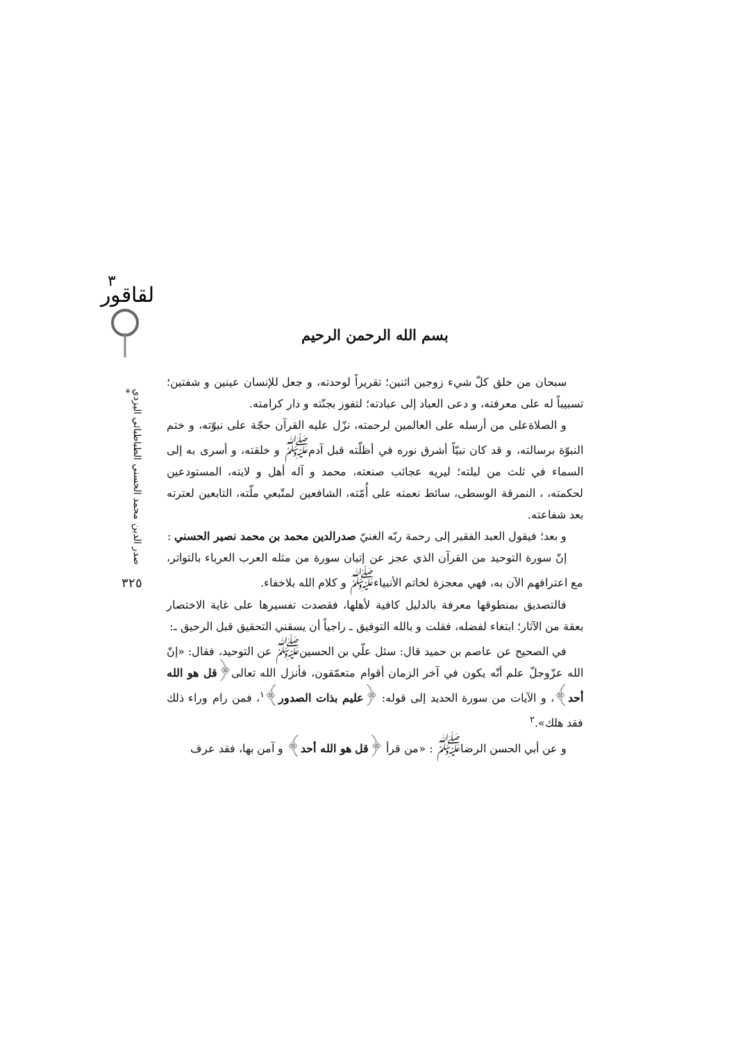ﻟﻘﺎﻗﻮﺭ
٣
صدر الدين محمد الحسني الطباطبائي اليزدي *
٣٢٥
بسم الله الرحمن الرحيم
سبحان من خلق كلّ شيء زوجين اثنين؛ تقريراً لوحدته، و جعل للإنسان عينين و شفتين؛ تسبيباً له على معرفته، و دعى العباد إلى عبادته؛ لتفوز بجنّته و دار كرامته.
و الصلاةعلى من أرسله على العالمين لرحمته، نزّل عليه القرآن حجّة على نبوّته، و ختم النبوّة برسالته، و قد كان نبيّاً أشرق نوره في أظلّته قبل آدم<sup>ﷺ</sup> و خلقته، و أسرى به إلى السماء في ثلث من ليلته؛ ليريه عجائب صنعته، محمد و آله أهل و لايته، المستودعين لحكمته، ، النمرقة الوسطى، سائط نعمته على أُمّته، الشافعين لمتّبعي ملّته، التابعين لعترته بعد شفاعته.
و بعد؛ فيقول العبد الفقير إلى رحمة ربّه الغنيّ صدرالدين محمد بن محمد نصير الحسني :
إنّ سورة التوحيد من القرآن الذي عجز عن إتيان سورة من مثله العرب العرباء بالتواتر، مع اعترافهم الآن به، فهي معجزة لخاتم الأنبياء<sup>ﷺ</sup> و كلام الله بلاخفاء.
فالتصديق بمنطوقها معرفة بالدليل كافية لأهلها، فقصدت تفسيرها على غاية الاختصار بعقة من الآثار؛ ابتغاء لفضله، فقلت و بالله التوفيق ـ راجياً أن يسقني التحقيق قبل الرحيق ـ:
في الصحيح عن عاصم بن حميد قال: سئل علّي بن الحسين<sup>ﷺ</sup> عن التوحيد، فقال: «إنّ الله عزّوجلّ علم أنّه يكون في آخر الزمان أقوام متعمّقون، فأنزل الله تعالى﴿قل هو الله أحد﴾، و الآيات من سورة الحديد إلى قوله: ﴿عليم بذات الصدور﴾<sup>١</sup>، فمن رام وراء ذلك فقد هلك».<sup>٢</sup>
و عن أبي الحسن الرضا<sup>ﷺ</sup> : «من قرأ ﴿قل هو الله أحد﴾ و آمن بها، فقد عرف